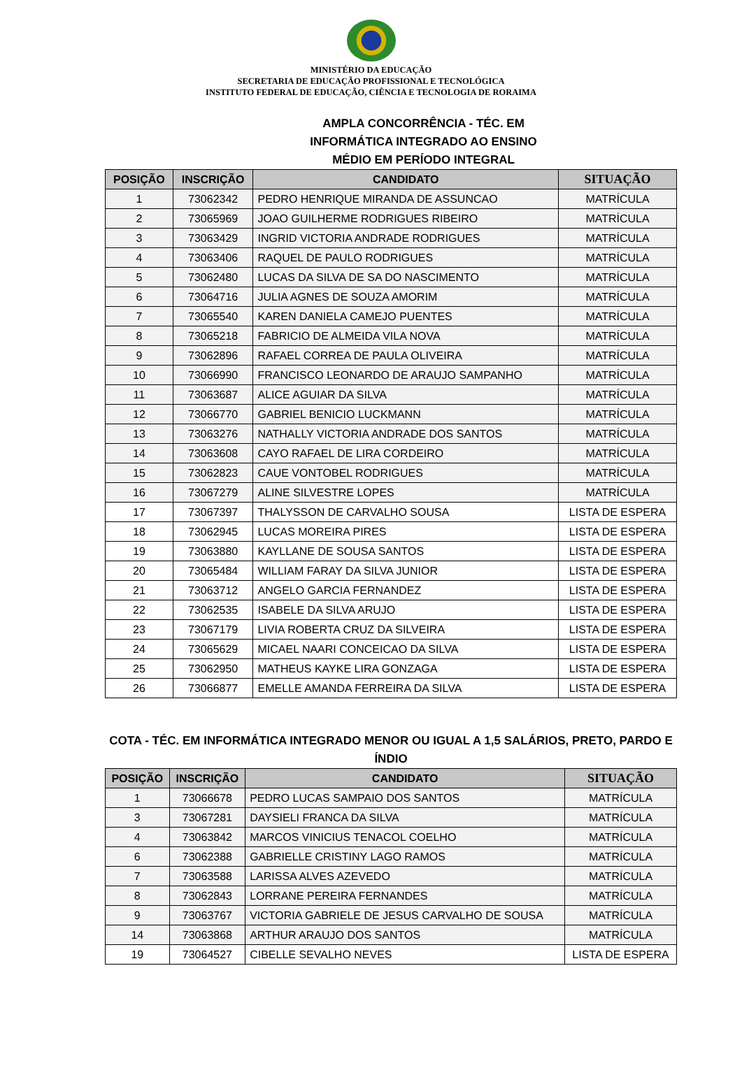MINISTÉRIO DA EDUCAÇÃO
SECRETARIA DE EDUCAÇÃO PROFISSIONAL E TECNOLÓGICA
INSTITUTO FEDERAL DE EDUCAÇÃO, CIÊNCIA E TECNOLOGIA DE RORAIMA
AMPLA CONCORRÊNCIA - TÉC. EM
INFORMÁTICA INTEGRADO AO ENSINO
MÉDIO EM PERÍODO INTEGRAL
| POSIÇÃO | INSCRIÇÃO | CANDIDATO | SITUAÇÃO |
| --- | --- | --- | --- |
| 1 | 73062342 | PEDRO HENRIQUE MIRANDA DE ASSUNCAO | MATRÍCULA |
| 2 | 73065969 | JOAO GUILHERME RODRIGUES RIBEIRO | MATRÍCULA |
| 3 | 73063429 | INGRID VICTORIA ANDRADE RODRIGUES | MATRÍCULA |
| 4 | 73063406 | RAQUEL DE PAULO RODRIGUES | MATRÍCULA |
| 5 | 73062480 | LUCAS DA SILVA DE SA DO NASCIMENTO | MATRÍCULA |
| 6 | 73064716 | JULIA AGNES DE SOUZA AMORIM | MATRÍCULA |
| 7 | 73065540 | KAREN DANIELA CAMEJO PUENTES | MATRÍCULA |
| 8 | 73065218 | FABRICIO DE ALMEIDA VILA NOVA | MATRÍCULA |
| 9 | 73062896 | RAFAEL CORREA DE PAULA OLIVEIRA | MATRÍCULA |
| 10 | 73066990 | FRANCISCO LEONARDO DE ARAUJO SAMPANHO | MATRÍCULA |
| 11 | 73063687 | ALICE AGUIAR DA SILVA | MATRÍCULA |
| 12 | 73066770 | GABRIEL BENICIO LUCKMANN | MATRÍCULA |
| 13 | 73063276 | NATHALLY VICTORIA ANDRADE DOS SANTOS | MATRÍCULA |
| 14 | 73063608 | CAYO RAFAEL DE LIRA CORDEIRO | MATRÍCULA |
| 15 | 73062823 | CAUE VONTOBEL RODRIGUES | MATRÍCULA |
| 16 | 73067279 | ALINE SILVESTRE LOPES | MATRÍCULA |
| 17 | 73067397 | THALYSSON DE CARVALHO SOUSA | LISTA DE ESPERA |
| 18 | 73062945 | LUCAS MOREIRA PIRES | LISTA DE ESPERA |
| 19 | 73063880 | KAYLLANE DE SOUSA SANTOS | LISTA DE ESPERA |
| 20 | 73065484 | WILLIAM FARAY DA SILVA JUNIOR | LISTA DE ESPERA |
| 21 | 73063712 | ANGELO GARCIA FERNANDEZ | LISTA DE ESPERA |
| 22 | 73062535 | ISABELE DA SILVA ARUJO | LISTA DE ESPERA |
| 23 | 73067179 | LIVIA ROBERTA CRUZ DA SILVEIRA | LISTA DE ESPERA |
| 24 | 73065629 | MICAEL NAARI CONCEICAO DA SILVA | LISTA DE ESPERA |
| 25 | 73062950 | MATHEUS KAYKE LIRA GONZAGA | LISTA DE ESPERA |
| 26 | 73066877 | EMELLE AMANDA FERREIRA DA SILVA | LISTA DE ESPERA |
COTA - TÉC. EM INFORMÁTICA INTEGRADO MENOR OU IGUAL A 1,5 SALÁRIOS, PRETO, PARDO E ÍNDIO
| POSIÇÃO | INSCRIÇÃO | CANDIDATO | SITUAÇÃO |
| --- | --- | --- | --- |
| 1 | 73066678 | PEDRO LUCAS SAMPAIO DOS SANTOS | MATRÍCULA |
| 3 | 73067281 | DAYSIELI FRANCA DA SILVA | MATRÍCULA |
| 4 | 73063842 | MARCOS VINICIUS TENACOL COELHO | MATRÍCULA |
| 6 | 73062388 | GABRIELLE CRISTINY LAGO RAMOS | MATRÍCULA |
| 7 | 73063588 | LARISSA ALVES AZEVEDO | MATRÍCULA |
| 8 | 73062843 | LORRANE PEREIRA FERNANDES | MATRÍCULA |
| 9 | 73063767 | VICTORIA GABRIELE DE JESUS CARVALHO DE SOUSA | MATRÍCULA |
| 14 | 73063868 | ARTHUR ARAUJO DOS SANTOS | MATRÍCULA |
| 19 | 73064527 | CIBELLE SEVALHO NEVES | LISTA DE ESPERA |